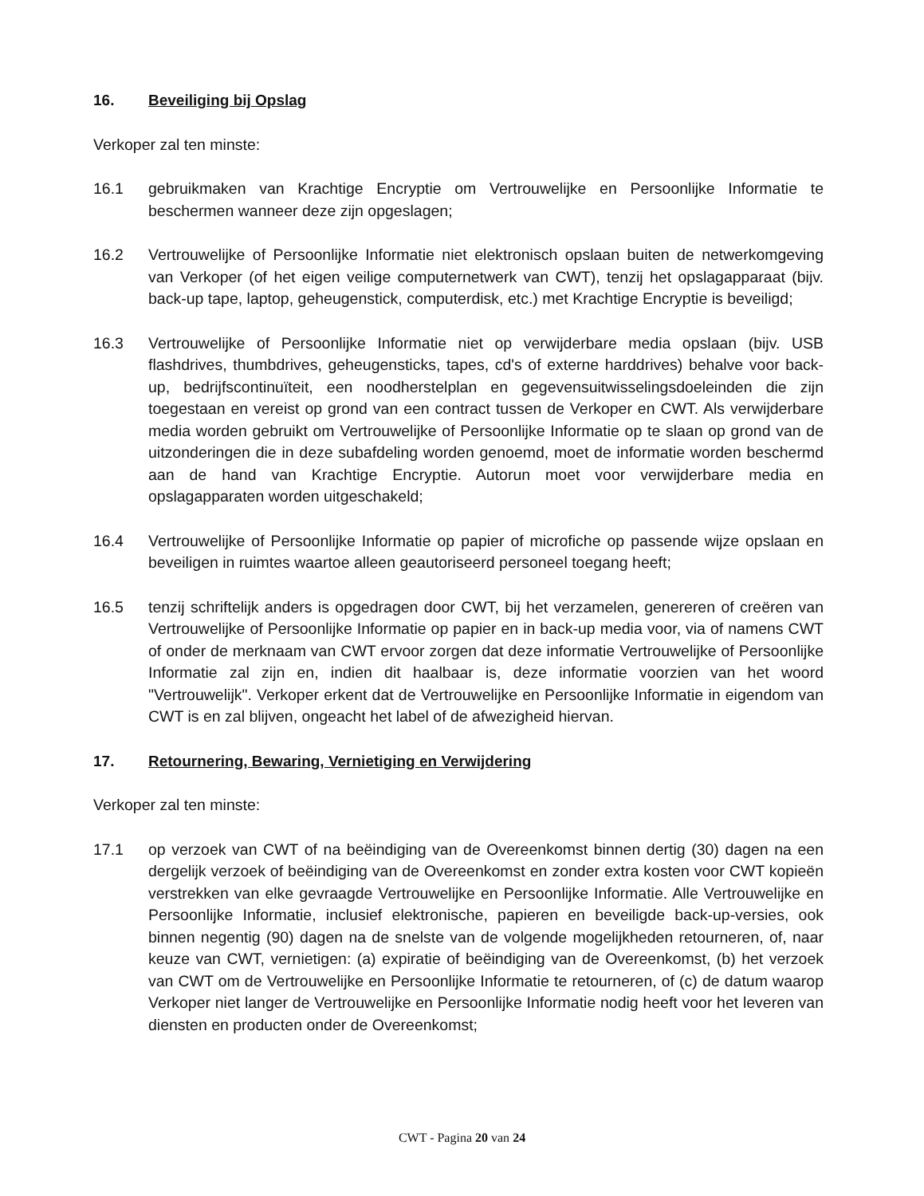16. Beveiliging bij Opslag
Verkoper zal ten minste:
16.1 gebruikmaken van Krachtige Encryptie om Vertrouwelijke en Persoonlijke Informatie te beschermen wanneer deze zijn opgeslagen;
16.2 Vertrouwelijke of Persoonlijke Informatie niet elektronisch opslaan buiten de netwerkomgeving van Verkoper (of het eigen veilige computernetwerk van CWT), tenzij het opslagapparaat (bijv. back-up tape, laptop, geheugenstick, computerdisk, etc.) met Krachtige Encryptie is beveiligd;
16.3 Vertrouwelijke of Persoonlijke Informatie niet op verwijderbare media opslaan (bijv. USB flashdrives, thumbdrives, geheugensticks, tapes, cd's of externe harddrives) behalve voor back-up, bedrijfscontinuïteit, een noodherstelplan en gegevensuitwisselingsdoeleinden die zijn toegestaan en vereist op grond van een contract tussen de Verkoper en CWT. Als verwijderbare media worden gebruikt om Vertrouwelijke of Persoonlijke Informatie op te slaan op grond van de uitzonderingen die in deze subafdeling worden genoemd, moet de informatie worden beschermd aan de hand van Krachtige Encryptie. Autorun moet voor verwijderbare media en opslagapparaten worden uitgeschakeld;
16.4 Vertrouwelijke of Persoonlijke Informatie op papier of microfiche op passende wijze opslaan en beveiligen in ruimtes waartoe alleen geautoriseerd personeel toegang heeft;
16.5 tenzij schriftelijk anders is opgedragen door CWT, bij het verzamelen, genereren of creëren van Vertrouwelijke of Persoonlijke Informatie op papier en in back-up media voor, via of namens CWT of onder de merknaam van CWT ervoor zorgen dat deze informatie Vertrouwelijke of Persoonlijke Informatie zal zijn en, indien dit haalbaar is, deze informatie voorzien van het woord "Vertrouwelijk". Verkoper erkent dat de Vertrouwelijke en Persoonlijke Informatie in eigendom van CWT is en zal blijven, ongeacht het label of de afwezigheid hiervan.
17. Retournering, Bewaring, Vernietiging en Verwijdering
Verkoper zal ten minste:
17.1 op verzoek van CWT of na beëindiging van de Overeenkomst binnen dertig (30) dagen na een dergelijk verzoek of beëindiging van de Overeenkomst en zonder extra kosten voor CWT kopieën verstrekken van elke gevraagde Vertrouwelijke en Persoonlijke Informatie. Alle Vertrouwelijke en Persoonlijke Informatie, inclusief elektronische, papieren en beveiligde back-up-versies, ook binnen negentig (90) dagen na de snelste van de volgende mogelijkheden retourneren, of, naar keuze van CWT, vernietigen: (a) expiratie of beëindiging van de Overeenkomst, (b) het verzoek van CWT om de Vertrouwelijke en Persoonlijke Informatie te retourneren, of (c) de datum waarop Verkoper niet langer de Vertrouwelijke en Persoonlijke Informatie nodig heeft voor het leveren van diensten en producten onder de Overeenkomst;
CWT - Pagina 20 van 24